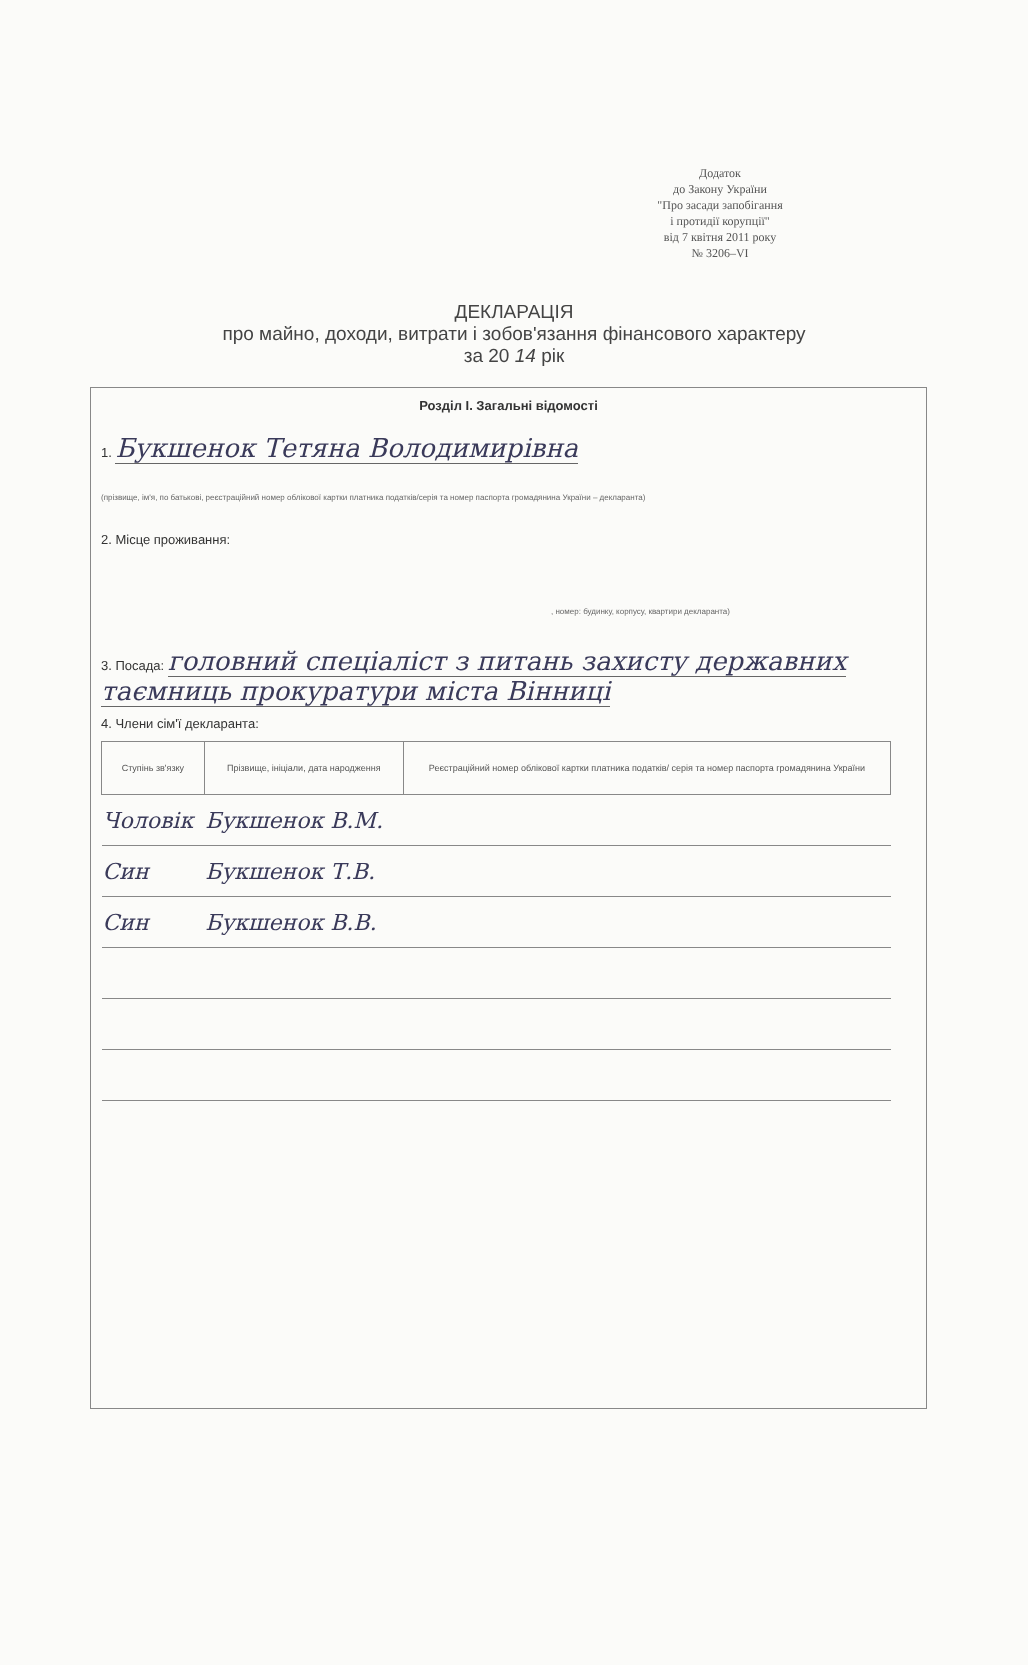Додаток
до Закону України
"Про засади запобігання
і протидії корупції"
від 7 квітня 2011 року
№ 3206–VI
ДЕКЛАРАЦІЯ
про майно, доходи, витрати і зобов'язання фінансового характеру
за 20 14 рік
Розділ І. Загальні відомості
1. Букшенок Тетяна Володимирівна
(прізвище, ім'я, по батькові, реєстраційний номер облікової картки платника податків/серія та номер паспорта громадянина України – декларанта)
2. Місце проживання:
, номер: будинку, корпусу, квартири декларанта)
3. Посада: головний спеціаліст з питань захисту державних таємниць прокуратури міста Вінниці
4. Члени сім'ї декларанта:
| Ступінь зв'язку | Прізвище, ініціали, дата народження | Реєстраційний номер облікової картки платника податків/ серія та номер паспорта громадянина України |
| --- | --- | --- |
| Чоловік | Букшенок В.М. | |
| Син | Букшенок Т.В. | |
| Син | Букшенок В.В. | |